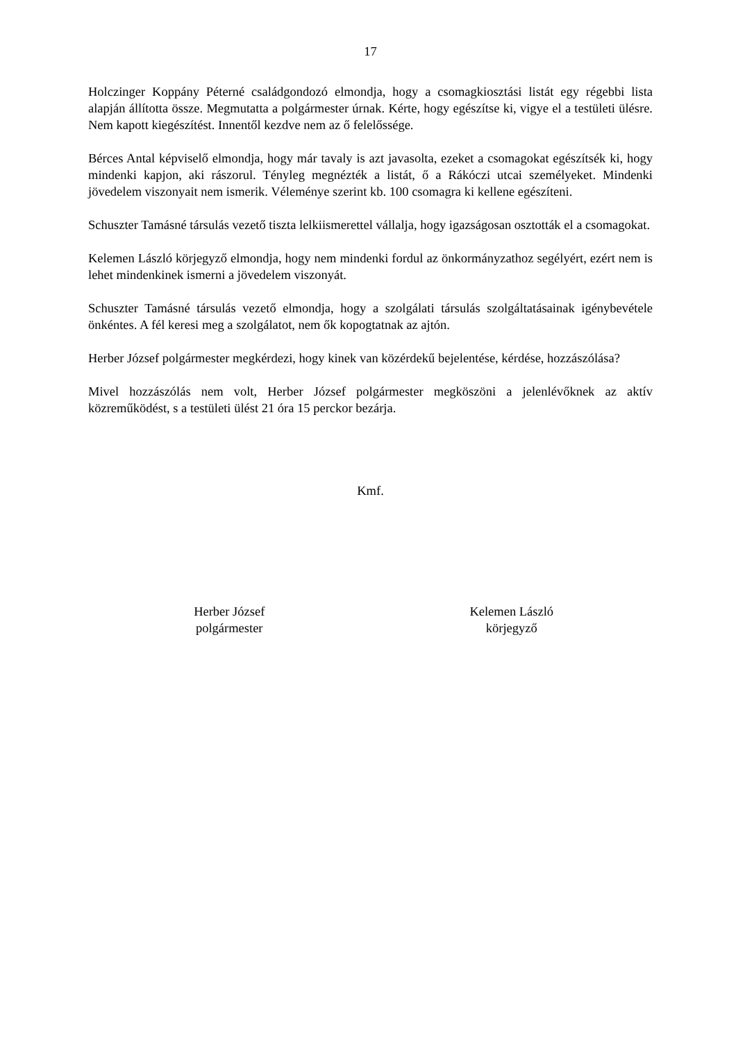17
Holczinger Koppány Péterné családgondozó elmondja, hogy a csomagkiosztási listát egy régebbi lista alapján állította össze. Megmutatta a polgármester úrnak. Kérte, hogy egészítse ki, vigye el a testületi ülésre. Nem kapott kiegészítést. Innentől kezdve nem az ő felelőssége.
Bérces Antal képviselő elmondja, hogy már tavaly is azt javasolta, ezeket a csomagokat egészítsék ki, hogy mindenki kapjon, aki rászorul. Tényleg megnézték a listát, ő a Rákóczi utcai személyeket. Mindenki jövedelem viszonyait nem ismerik. Véleménye szerint kb. 100 csomagra ki kellene egészíteni.
Schuszter Tamásné társulás vezető tiszta lelkiismerettel vállalja, hogy igazságosan osztották el a csomagokat.
Kelemen László körjegyző elmondja, hogy nem mindenki fordul az önkormányzathoz segélyért, ezért nem is lehet mindenkinek ismerni a jövedelem viszonyát.
Schuszter Tamásné társulás vezető elmondja, hogy a szolgálati társulás szolgáltatásainak igénybevétele önkéntes. A fél keresi meg a szolgálatot, nem ők kopogtatnak az ajtón.
Herber József polgármester megkérdezi, hogy kinek van közérdekű bejelentése, kérdése, hozzászólása?
Mivel hozzászólás nem volt, Herber József polgármester megköszöni a jelenlévőknek az aktív közreműködést, s a testületi ülést 21 óra 15 perckor bezárja.
Kmf.
Herber József
polgármester
Kelemen László
körjegyző